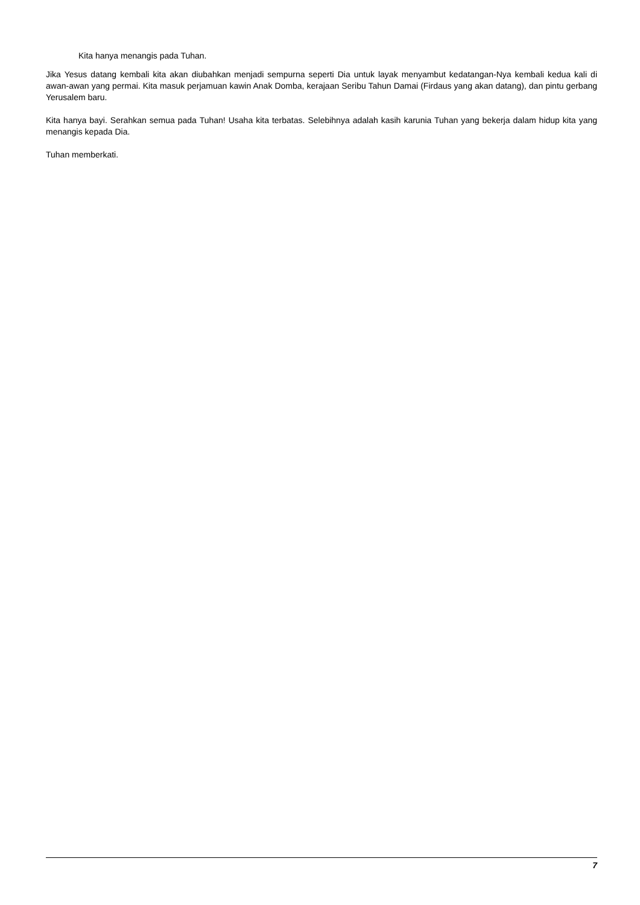Kita hanya menangis pada Tuhan.
Jika Yesus datang kembali kita akan diubahkan menjadi sempurna seperti Dia untuk layak menyambut kedatangan-Nya kembali kedua kali di awan-awan yang permai. Kita masuk perjamuan kawin Anak Domba, kerajaan Seribu Tahun Damai (Firdaus yang akan datang), dan pintu gerbang Yerusalem baru.
Kita hanya bayi. Serahkan semua pada Tuhan! Usaha kita terbatas. Selebihnya adalah kasih karunia Tuhan yang bekerja dalam hidup kita yang menangis kepada Dia.
Tuhan memberkati.
7